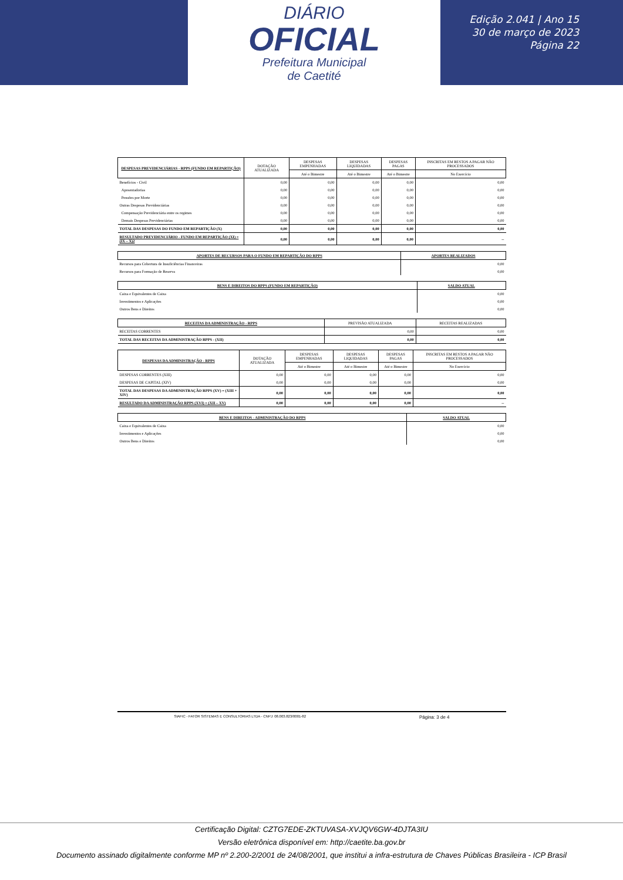DIÁRIO
OFICIAL
Prefeitura Municipal
de Caetité
Edição 2.041 | Ano 15
30 de março de 2023
Página 22
| DESPESAS PREVIDENCIÁRIAS - RPPS (FUNDO EM REPARTIÇÃO) | DOTAÇÃO ATUALIZADA | DESPESAS EMPENHADAS | DESPESAS LIQUIDADAS | DESPESAS PAGAS | INSCRITAS EM RESTOS A PAGAR NÃO PROCESSADOS |
| --- | --- | --- | --- | --- | --- |
| | | Até o Bimestre | Até o Bimestre | Até o Bimestre | No Exercício |
| Benefícios - Civil | 0,00 | 0,00 | 0,00 | 0,00 | 0,00 |
| Aposentadorias | 0,00 | 0,00 | 0,00 | 0,00 | 0,00 |
| Pensões por Morte | 0,00 | 0,00 | 0,00 | 0,00 | 0,00 |
| Outras Despesas Previdenciárias | 0,00 | 0,00 | 0,00 | 0,00 | 0,00 |
| Compensação Previdenciária entre os regimes | 0,00 | 0,00 | 0,00 | 0,00 | 0,00 |
| Demais Despesas Previdenciárias | 0,00 | 0,00 | 0,00 | 0,00 | 0,00 |
| TOTAL DAS DESPESAS DO FUNDO EM REPARTIÇÃO (X) | 0,00 | 0,00 | 0,00 | 0,00 | 0,00 |
| RESULTADO PREVIDENCIÁRIO - FUNDO EM REPARTIÇÃO (XI) = (IX – X)2 | 0,00 | 0,00 | 0,00 | 0,00 | -- |
| APORTES DE RECURSOS PARA O FUNDO EM REPARTIÇÃO DO RPPS | APORTES REALIZADOS |
| --- | --- |
| Recursos para Cobertura de Insuficiências Financeiras | 0,00 |
| Recursos para Formação de Reserva | 0,00 |
| BENS E DIREITOS DO RPPS (FUNDO EM REPARTIÇÃO) | SALDO ATUAL |
| --- | --- |
| Caixa e Equivalentes de Caixa | 0,00 |
| Investimentos e Aplicações | 0,00 |
| Outros Bens e Direitos | 0,00 |
| RECEITAS DA ADMINISTRAÇÃO - RPPS | PREVISÃO ATUALIZADA | RECEITAS REALIZADAS |
| --- | --- | --- |
| RECEITAS CORRENTES | 0,00 | 0,00 |
| TOTAL DAS RECEITAS DA ADMINISTRAÇÃO RPPS - (XII) | 0,00 | 0,00 |
| DESPESAS DA ADMINISTRAÇÃO - RPPS | DOTAÇÃO ATUALIZADA | DESPESAS EMPENHADAS | DESPESAS LIQUIDADAS | DESPESAS PAGAS | INSCRITAS EM RESTOS A PAGAR NÃO PROCESSADOS |
| --- | --- | --- | --- | --- | --- |
| | | Até o Bimestre | Até o Bimestre | Até o Bimestre | No Exercício |
| DESPESAS CORRENTES (XIII) | 0,00 | 0,00 | 0,00 | 0,00 | 0,00 |
| DESPESAS DE CAPITAL (XIV) | 0,00 | 0,00 | 0,00 | 0,00 | 0,00 |
| TOTAL DAS DESPESAS DA ADMINISTRAÇÃO RPPS (XV) = (XIII + XIV) | 0,00 | 0,00 | 0,00 | 0,00 | 0,00 |
| RESULTADO DA ADMINISTRAÇÃO RPPS (XVI) = (XII – XV) | 0,00 | 0,00 | 0,00 | 0,00 | -- |
| BENS E DIREITOS - ADMINISTRAÇÃO DO RPPS | SALDO ATUAL |
| --- | --- |
| Caixa e Equivalentes de Caixa | 0,00 |
| Investimentos e Aplicações | 0,00 |
| Outros Bens e Direitos | 0,00 |
SIAFIC - FATOR SISTEMAS E CONSULTORIAS LTDA - CNPJ: 08.003.823/0001-82 Página: 3 de 4
Certificação Digital: CZTG7EDE-ZKTUVASA-XVJQV6GW-4DJTA3IU
Versão eletrônica disponível em: http://caetite.ba.gov.br
Documento assinado digitalmente conforme MP nº 2.200-2/2001 de 24/08/2001, que institui a infra-estrutura de Chaves Públicas Brasileira - ICP Brasil